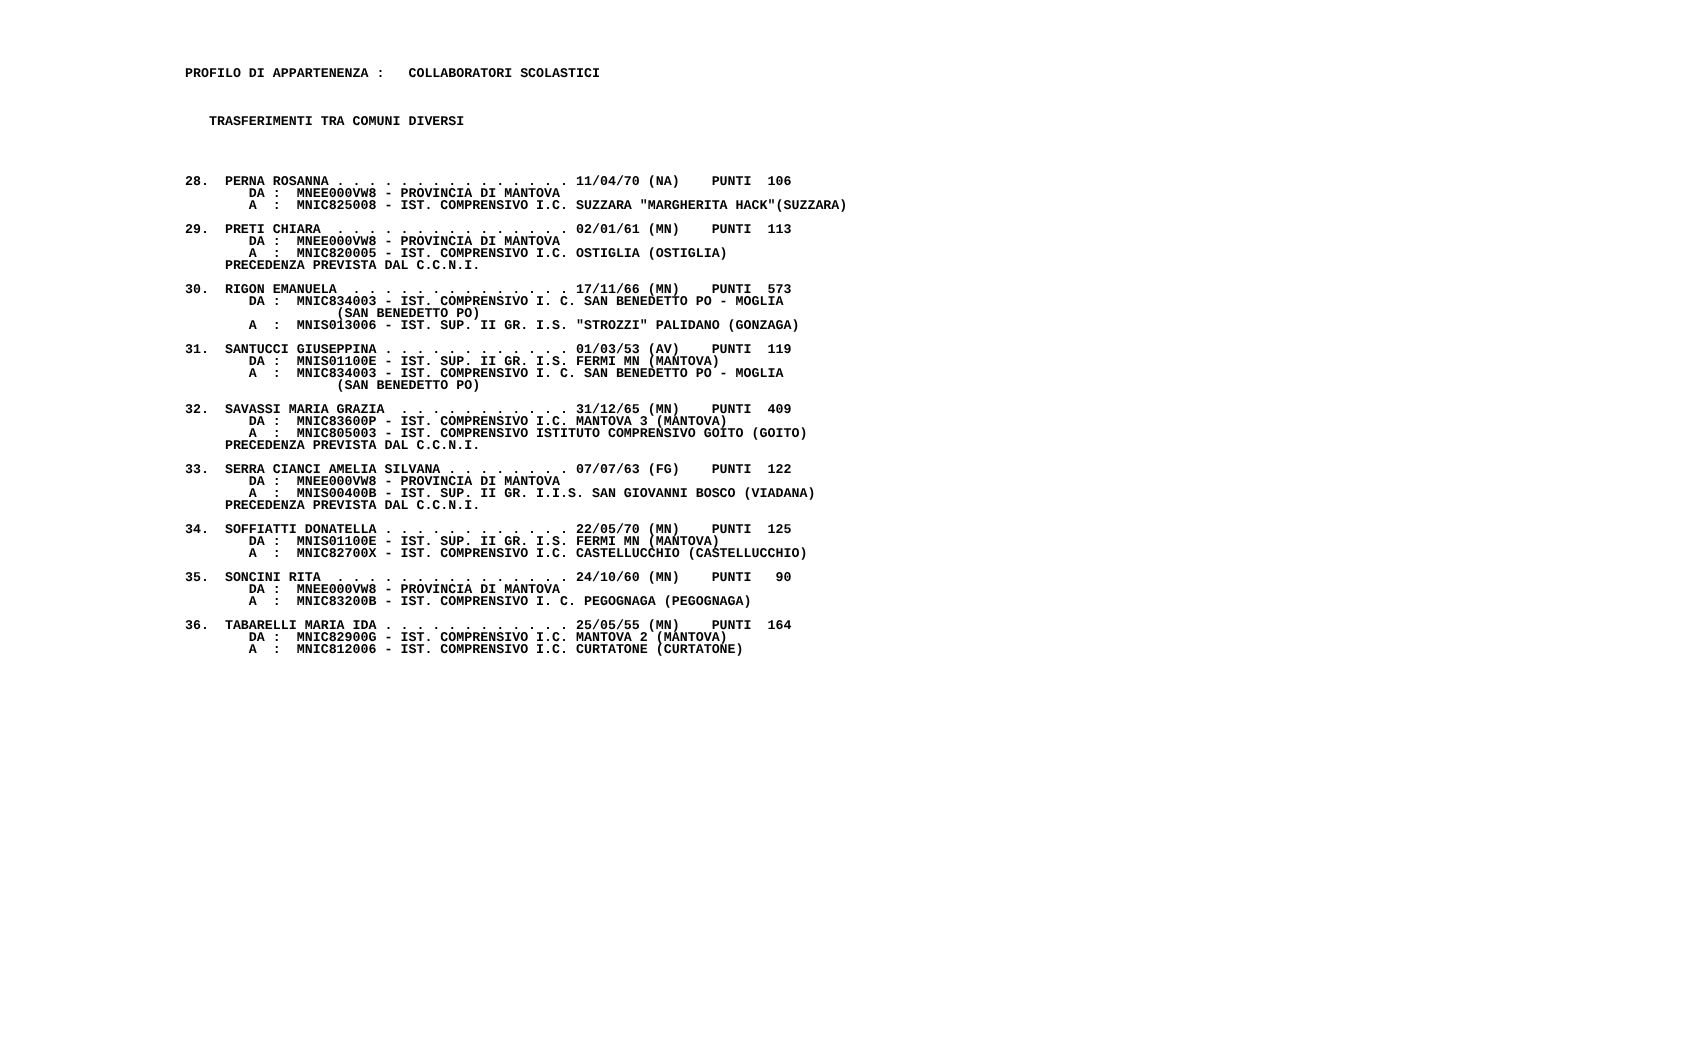PROFILO DI APPARTENENZA :   COLLABORATORI SCOLASTICI



   TRASFERIMENTI TRA COMUNI DIVERSI




28.  PERNA ROSANNA . . . . . . . . . . . . . . . 11/04/70 (NA)    PUNTI  106
        DA :  MNEE000VW8 - PROVINCIA DI MANTOVA
        A  :  MNIC825008 - IST. COMPRENSIVO I.C. SUZZARA "MARGHERITA HACK"(SUZZARA)

29.  PRETI CHIARA  . . . . . . . . . . . . . . . 02/01/61 (MN)    PUNTI  113
        DA :  MNEE000VW8 - PROVINCIA DI MANTOVA
        A  :  MNIC820005 - IST. COMPRENSIVO I.C. OSTIGLIA (OSTIGLIA)
     PRECEDENZA PREVISTA DAL C.C.N.I.

30.  RIGON EMANUELA  . . . . . . . . . . . . . . 17/11/66 (MN)    PUNTI  573
        DA :  MNIC834003 - IST. COMPRENSIVO I. C. SAN BENEDETTO PO - MOGLIA
                   (SAN BENEDETTO PO)
        A  :  MNIS013006 - IST. SUP. II GR. I.S. "STROZZI" PALIDANO (GONZAGA)

31.  SANTUCCI GIUSEPPINA . . . . . . . . . . . . 01/03/53 (AV)    PUNTI  119
        DA :  MNIS01100E - IST. SUP. II GR. I.S. FERMI MN (MANTOVA)
        A  :  MNIC834003 - IST. COMPRENSIVO I. C. SAN BENEDETTO PO - MOGLIA
                   (SAN BENEDETTO PO)

32.  SAVASSI MARIA GRAZIA  . . . . . . . . . . . 31/12/65 (MN)    PUNTI  409
        DA :  MNIC83600P - IST. COMPRENSIVO I.C. MANTOVA 3 (MANTOVA)
        A  :  MNIC805003 - IST. COMPRENSIVO ISTITUTO COMPRENSIVO GOITO (GOITO)
     PRECEDENZA PREVISTA DAL C.C.N.I.

33.  SERRA CIANCI AMELIA SILVANA . . . . . . . . 07/07/63 (FG)    PUNTI  122
        DA :  MNEE000VW8 - PROVINCIA DI MANTOVA
        A  :  MNIS00400B - IST. SUP. II GR. I.I.S. SAN GIOVANNI BOSCO (VIADANA)
     PRECEDENZA PREVISTA DAL C.C.N.I.

34.  SOFFIATTI DONATELLA . . . . . . . . . . . . 22/05/70 (MN)    PUNTI  125
        DA :  MNIS01100E - IST. SUP. II GR. I.S. FERMI MN (MANTOVA)
        A  :  MNIC82700X - IST. COMPRENSIVO I.C. CASTELLUCCHIO (CASTELLUCCHIO)

35.  SONCINI RITA  . . . . . . . . . . . . . . . 24/10/60 (MN)    PUNTI   90
        DA :  MNEE000VW8 - PROVINCIA DI MANTOVA
        A  :  MNIC83200B - IST. COMPRENSIVO I. C. PEGOGNAGA (PEGOGNAGA)

36.  TABARELLI MARIA IDA . . . . . . . . . . . . 25/05/55 (MN)    PUNTI  164
        DA :  MNIC82900G - IST. COMPRENSIVO I.C. MANTOVA 2 (MANTOVA)
        A  :  MNIC812006 - IST. COMPRENSIVO I.C. CURTATONE (CURTATONE)